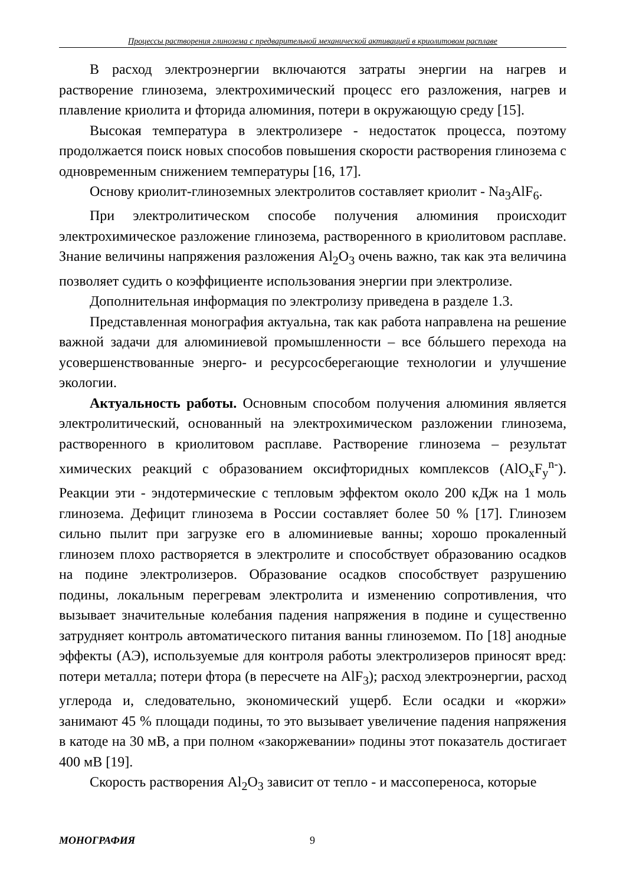Процессы растворения глинозема с предварительной механической активацией в криолитовом расплаве
В расход электроэнергии включаются затраты энергии на нагрев и растворение глинозема, электрохимический процесс его разложения, нагрев и плавление криолита и фторида алюминия, потери в окружающую среду [15].
Высокая температура в электролизере - недостаток процесса, поэтому продолжается поиск новых способов повышения скорости растворения глинозема с одновременным снижением температуры [16, 17].
Основу криолит-глиноземных электролитов составляет криолит - Na<sub>3</sub>AlF<sub>6</sub>.
При электролитическом способе получения алюминия происходит электрохимическое разложение глинозема, растворенного в криолитовом расплаве. Знание величины напряжения разложения Al<sub>2</sub>O<sub>3</sub> очень важно, так как эта величина позволяет судить о коэффициенте использования энергии при электролизе.
Дополнительная информация по электролизу приведена в разделе 1.3.
Представленная монография актуальна, так как работа направлена на решение важной задачи для алюминиевой промышленности – все бóльшего перехода на усовершенствованные энерго- и ресурсосберегающие технологии и улучшение экологии.
Актуальность работы. Основным способом получения алюминия является электролитический, основанный на электрохимическом разложении глинозема, растворенного в криолитовом расплаве. Растворение глинозема – результат химических реакций с образованием оксифторидных комплексов (AlO<sub>x</sub>F<sub>y</sub><sup>n-</sup>). Реакции эти - эндотермические с тепловым эффектом около 200 кДж на 1 моль глинозема. Дефицит глинозема в России составляет более 50 % [17]. Глинозем сильно пылит при загрузке его в алюминиевые ванны; хорошо прокаленный глинозем плохо растворяется в электролите и способствует образованию осадков на подине электролизеров. Образование осадков способствует разрушению подины, локальным перегревам электролита и изменению сопротивления, что вызывает значительные колебания падения напряжения в подине и существенно затрудняет контроль автоматического питания ванны глиноземом. По [18] анодные эффекты (АЭ), используемые для контроля работы электролизеров приносят вред: потери металла; потери фтора (в пересчете на AlF<sub>3</sub>); расход электроэнергии, расход углерода и, следовательно, экономический ущерб. Если осадки и «коржи» занимают 45 % площади подины, то это вызывает увеличение падения напряжения в катоде на 30 мВ, а при полном «закоржевании» подины этот показатель достигает 400 мВ [19].
Скорость растворения Al<sub>2</sub>O<sub>3</sub> зависит от тепло - и массопереноса, которые
МОНОГРАФИЯ 9